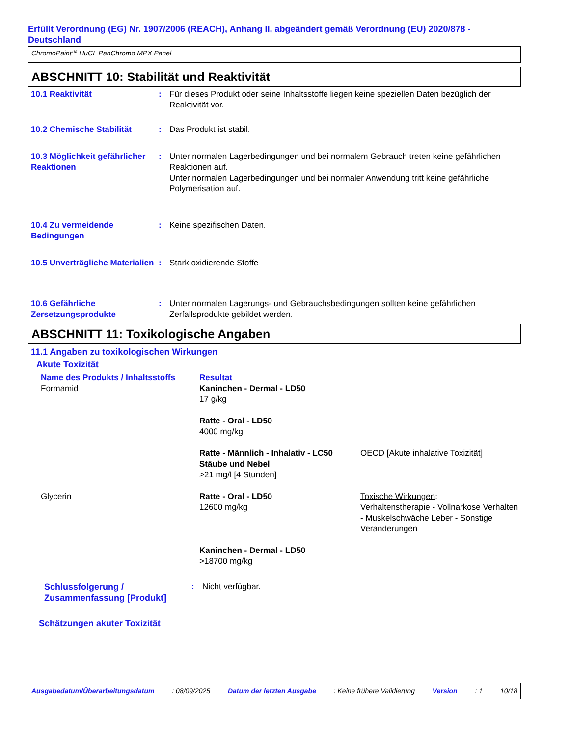Erfüllt Verordnung (EG) Nr. 1907/2006 (REACH), Anhang II, abgeändert gemäß Verordnung (EU) 2020/878 - Deutschland
ChromoPaint<sup>TM</sup> HuCL PanChromo MPX Panel
ABSCHNITT 10: Stabilität und Reaktivität
10.1 Reaktivität : Für dieses Produkt oder seine Inhaltsstoffe liegen keine speziellen Daten bezüglich der Reaktivität vor.
10.2 Chemische Stabilität : Das Produkt ist stabil.
10.3 Möglichkeit gefährlicher Reaktionen
: Unter normalen Lagerbedingungen und bei normalem Gebrauch treten keine gefährlichen Reaktionen auf.
Unter normalen Lagerbedingungen und bei normaler Anwendung tritt keine gefährliche Polymerisation auf.
10.4 Zu vermeidende Bedingungen
: Keine spezifischen Daten.
10.5 Unverträgliche Materialien
: Stark oxidierende Stoffe
10.6 Gefährliche Zersetzungsprodukte
: Unter normalen Lagerungs- und Gebrauchsbedingungen sollten keine gefährlichen Zerfallsprodukte gebildet werden.
ABSCHNITT 11: Toxikologische Angaben
11.1 Angaben zu toxikologischen Wirkungen
Akute Toxizität
| Name des Produkts / Inhaltsstoffs | Resultat | |
| --- | --- | --- |
| Formamid | Kaninchen - Dermal - LD50 17 g/kg | |
| | Ratte - Oral - LD50 4000 mg/kg | |
| | Ratte - Männlich - Inhalativ - LC50 Stäube und Nebel >21 mg/l [4 Stunden] | OECD [Akute inhalative Toxizität] |
| Glycerin | Ratte - Oral - LD50 12600 mg/kg | Toxische Wirkungen : Verhaltenstherapie - Vollnarkose Verhalten - Muskelschwäche Leber - Sonstige Veränderungen |
| | Kaninchen - Dermal - LD50 >18700 mg/kg | |
Schlussfolgerung / Zusammenfassung [Produkt]
: Nicht verfügbar.
Schätzungen akuter Toxizität
Ausgabedatum/Überarbeitungsdatum: 08/09/2025 Datum der letzten Ausgabe: Keine frühere Validierung Version: 1 10/18